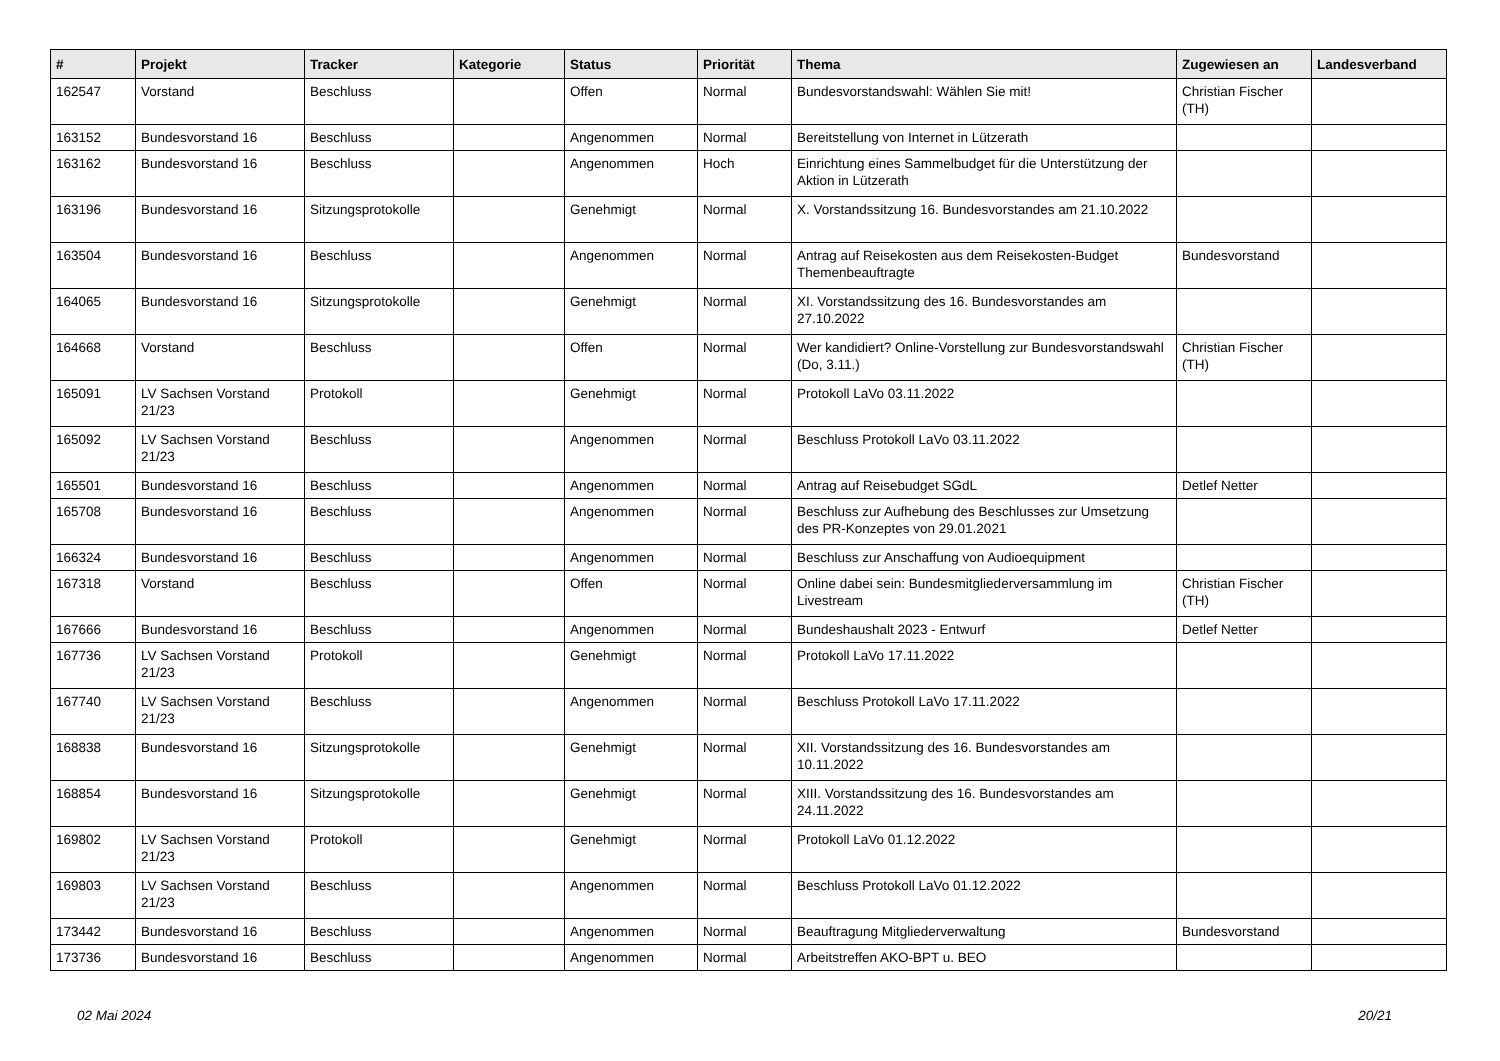| # | Projekt | Tracker | Kategorie | Status | Priorität | Thema | Zugewiesen an | Landesverband |
| --- | --- | --- | --- | --- | --- | --- | --- | --- |
| 162547 | Vorstand | Beschluss | | Offen | Normal | Bundesvorstandswahl: Wählen Sie mit! | Christian Fischer (TH) | |
| 163152 | Bundesvorstand 16 | Beschluss | | Angenommen | Normal | Bereitstellung von Internet in Lützerath | | |
| 163162 | Bundesvorstand 16 | Beschluss | | Angenommen | Hoch | Einrichtung eines Sammelbudget für die Unterstützung der Aktion in Lützerath | | |
| 163196 | Bundesvorstand 16 | Sitzungsprotokolle | | Genehmigt | Normal | X. Vorstandssitzung 16. Bundesvorstandes am 21.10.2022 | | |
| 163504 | Bundesvorstand 16 | Beschluss | | Angenommen | Normal | Antrag auf Reisekosten aus dem Reisekosten-Budget Themenbeauftragte | Bundesvorstand | |
| 164065 | Bundesvorstand 16 | Sitzungsprotokolle | | Genehmigt | Normal | XI. Vorstandssitzung des 16. Bundesvorstandes am 27.10.2022 | | |
| 164668 | Vorstand | Beschluss | | Offen | Normal | Wer kandidiert? Online-Vorstellung zur Bundesvorstandswahl (Do, 3.11.) | Christian Fischer (TH) | |
| 165091 | LV Sachsen Vorstand 21/23 | Protokoll | | Genehmigt | Normal | Protokoll LaVo 03.11.2022 | | |
| 165092 | LV Sachsen Vorstand 21/23 | Beschluss | | Angenommen | Normal | Beschluss Protokoll LaVo 03.11.2022 | | |
| 165501 | Bundesvorstand 16 | Beschluss | | Angenommen | Normal | Antrag auf Reisebudget SGdL | Detlef Netter | |
| 165708 | Bundesvorstand 16 | Beschluss | | Angenommen | Normal | Beschluss zur Aufhebung des Beschlusses zur Umsetzung des PR-Konzeptes von 29.01.2021 | | |
| 166324 | Bundesvorstand 16 | Beschluss | | Angenommen | Normal | Beschluss zur Anschaffung von Audioequipment | | |
| 167318 | Vorstand | Beschluss | | Offen | Normal | Online dabei sein: Bundesmitgliederversammlung im Livestream | Christian Fischer (TH) | |
| 167666 | Bundesvorstand 16 | Beschluss | | Angenommen | Normal | Bundeshaushalt 2023 - Entwurf | Detlef Netter | |
| 167736 | LV Sachsen Vorstand 21/23 | Protokoll | | Genehmigt | Normal | Protokoll LaVo 17.11.2022 | | |
| 167740 | LV Sachsen Vorstand 21/23 | Beschluss | | Angenommen | Normal | Beschluss Protokoll LaVo 17.11.2022 | | |
| 168838 | Bundesvorstand 16 | Sitzungsprotokolle | | Genehmigt | Normal | XII. Vorstandssitzung des 16. Bundesvorstandes am 10.11.2022 | | |
| 168854 | Bundesvorstand 16 | Sitzungsprotokolle | | Genehmigt | Normal | XIII. Vorstandssitzung des 16. Bundesvorstandes am 24.11.2022 | | |
| 169802 | LV Sachsen Vorstand 21/23 | Protokoll | | Genehmigt | Normal | Protokoll LaVo 01.12.2022 | | |
| 169803 | LV Sachsen Vorstand 21/23 | Beschluss | | Angenommen | Normal | Beschluss Protokoll LaVo 01.12.2022 | | |
| 173442 | Bundesvorstand 16 | Beschluss | | Angenommen | Normal | Beauftragung Mitgliederverwaltung | Bundesvorstand | |
| 173736 | Bundesvorstand 16 | Beschluss | | Angenommen | Normal | Arbeitstreffen AKO-BPT u. BEO | | |
02 Mai 2024 20/21